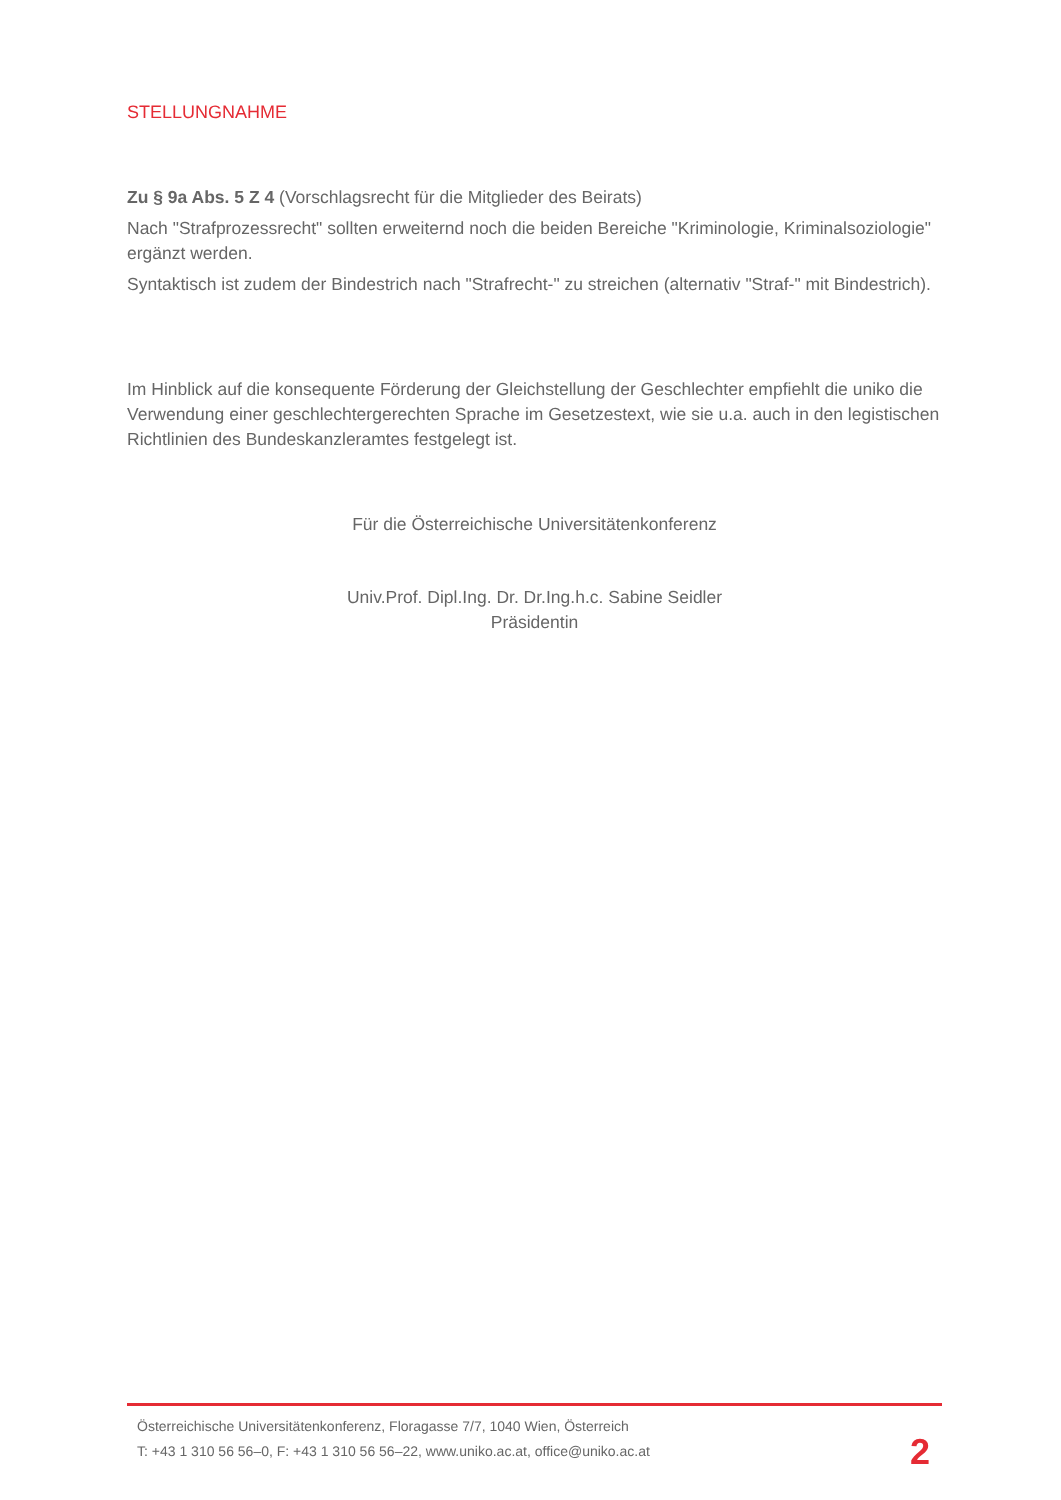STELLUNGNAHME
Zu § 9a Abs. 5 Z 4 (Vorschlagsrecht für die Mitglieder des Beirats)
Nach "Strafprozessrecht" sollten erweiternd noch die beiden Bereiche "Kriminologie, Kriminalsoziologie" ergänzt werden.
Syntaktisch ist zudem der Bindestrich nach "Strafrecht-" zu streichen (alternativ "Straf-" mit Bindestrich).
Im Hinblick auf die konsequente Förderung der Gleichstellung der Geschlechter empfiehlt die uniko die Verwendung einer geschlechtergerechten Sprache im Gesetzestext, wie sie u.a. auch in den legistischen Richtlinien des Bundeskanzleramtes festgelegt ist.
Für die Österreichische Universitätenkonferenz
Univ.Prof. Dipl.Ing. Dr. Dr.Ing.h.c. Sabine Seidler
Präsidentin
Österreichische Universitätenkonferenz, Floragasse 7/7, 1040 Wien, Österreich
T: +43 1 310 56 56–0, F: +43 1 310 56 56–22, www.uniko.ac.at, office@uniko.ac.at
2